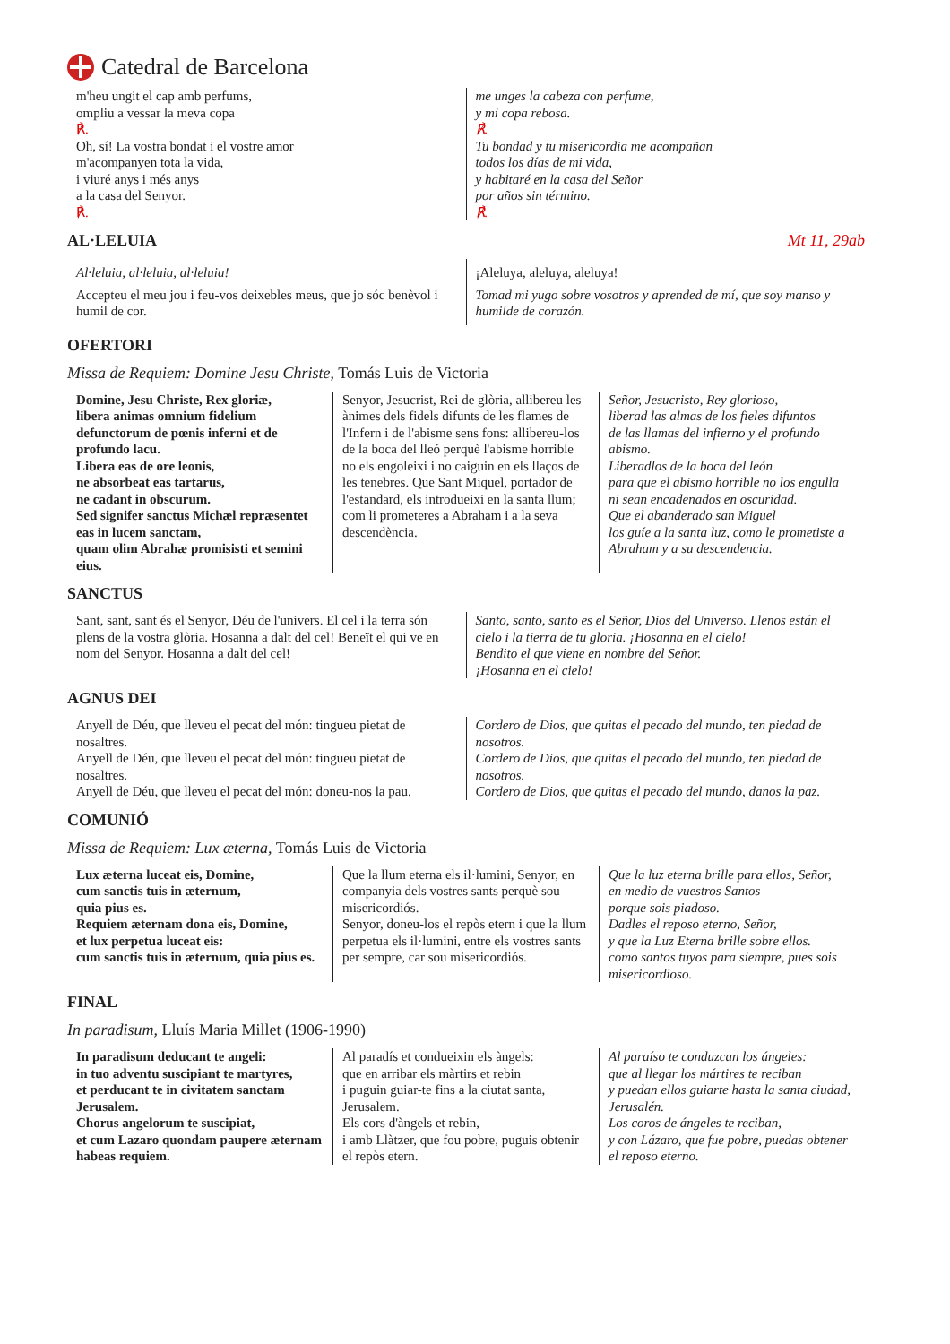Catedral de Barcelona
m'heu ungit el cap amb perfums,
ompliu a vessar la meva copa
℟.
Oh, sí! La vostra bondat i el vostre amor
m'acompanyen tota la vida,
i viuré anys i més anys
a la casa del Senyor.
℟.
me unges la cabeza con perfume,
y mi copa rebosa.
℟.
Tu bondad y tu misericordia me acompañan
todos los días de mi vida,
y habitaré en la casa del Señor
por años sin término.
℟.
AL·LELUIA Mt 11, 29ab
Al·leluia, al·leluia, al·leluia!
Accepteu el meu jou i feu-vos deixebles meus, que jo sóc benèvol i humil de cor.
¡Aleluya, aleluya, aleluya!
Tomad mi yugo sobre vosotros y aprended de mí, que soy manso y humilde de corazón.
OFERTORI
Missa de Requiem: Domine Jesu Christe, Tomás Luis de Victoria
Domine, Jesu Christe, Rex gloriæ,
libera animas omnium fidelium defunctorum de pœnis inferni et de profundo lacu.
Libera eas de ore leonis,
ne absorbeat eas tartarus,
ne cadant in obscurum.
Sed signifer sanctus Michæl repræsentet eas in lucem sanctam,
quam olim Abrahæ promisisti et semini eius.
Senyor, Jesucrist, Rei de glòria, allibereu les ànimes dels fidels difunts de les flames de l'Infern i de l'abisme sens fons: allibereu-los de la boca del lleó perquè l'abisme horrible no els engoleixi i no caiguin en els llaços de les tenebres. Que Sant Miquel, portador de l'estandard, els introdueixi en la santa llum; com li prometeres a Abraham i a la seva descendència.
Señor, Jesucristo, Rey glorioso,
liberad las almas de los fieles difuntos
de las llamas del infierno y el profundo abismo.
Liberadlos de la boca del león
para que el abismo horrible no los engulla
ni sean encadenados en oscuridad.
Que el abanderado san Miguel
los guíe a la santa luz, como le prometiste a Abraham y a su descendencia.
SANCTUS
Sant, sant, sant és el Senyor, Déu de l'univers. El cel i la terra són plens de la vostra glòria. Hosanna a dalt del cel! Beneït el qui ve en nom del Senyor. Hosanna a dalt del cel!
Santo, santo, santo es el Señor, Dios del Universo. Llenos están el cielo i la tierra de tu gloria. ¡Hosanna en el cielo!
Bendito el que viene en nombre del Señor.
¡Hosanna en el cielo!
AGNUS DEI
Anyell de Déu, que lleveu el pecat del món: tingueu pietat de nosaltres.
Anyell de Déu, que lleveu el pecat del món: tingueu pietat de nosaltres.
Anyell de Déu, que lleveu el pecat del món: doneu-nos la pau.
Cordero de Dios, que quitas el pecado del mundo, ten piedad de nosotros.
Cordero de Dios, que quitas el pecado del mundo, ten piedad de nosotros.
Cordero de Dios, que quitas el pecado del mundo, danos la paz.
COMUNIÓ
Missa de Requiem: Lux æterna, Tomás Luis de Victoria
Lux æterna luceat eis, Domine,
cum sanctis tuis in æternum,
quia pius es.
Requiem æternam dona eis, Domine,
et lux perpetua luceat eis:
cum sanctis tuis in æternum, quia pius es.
Que la llum eterna els il·lumini, Senyor, en companyia dels vostres sants perquè sou misericordiós.
Senyor, doneu-los el repòs etern i que la llum perpetua els il·lumini, entre els vostres sants per sempre, car sou misericordiós.
Que la luz eterna brille para ellos, Señor,
en medio de vuestros Santos
porque sois piadoso.
Dadles el reposo eterno, Señor,
y que la Luz Eterna brille sobre ellos.
como santos tuyos para siempre, pues sois misericordioso.
FINAL
In paradisum, Lluís Maria Millet (1906-1990)
In paradisum deducant te angeli:
in tuo adventu suscipiant te martyres,
et perducant te in civitatem sanctam Jerusalem.
Chorus angelorum te suscipiat,
et cum Lazaro quondam paupere æternam habeas requiem.
Al paradís et condueixin els àngels:
que en arribar els màrtirs et rebin
i puguin guiar-te fins a la ciutat santa, Jerusalem.
Els cors d'àngels et rebin,
i amb Llàtzer, que fou pobre, puguis obtenir el repòs etern.
Al paraíso te conduzcan los ángeles:
que al llegar los mártires te reciban
y puedan ellos guiarte hasta la santa ciudad, Jerusalén.
Los coros de ángeles te reciban,
y con Lázaro, que fue pobre, puedas obtener el reposo eterno.